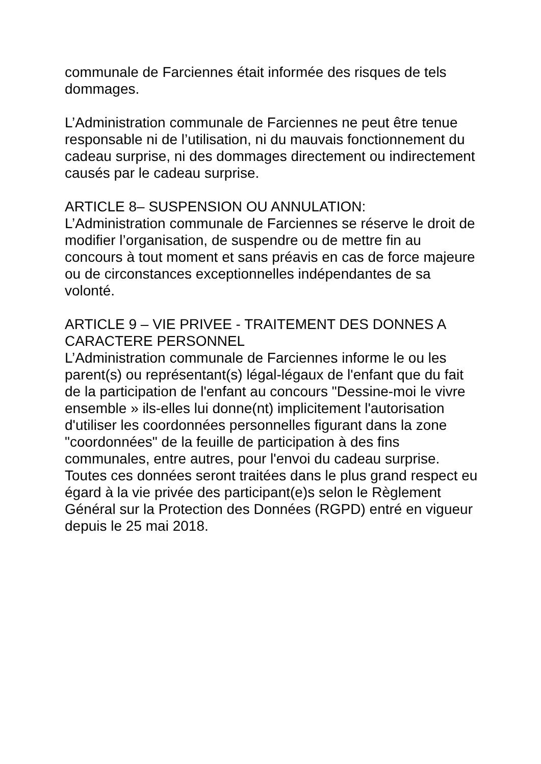communale de Farciennes était informée des risques de tels dommages.
L’Administration communale de Farciennes ne peut être tenue responsable ni de l’utilisation, ni du mauvais fonctionnement du cadeau surprise, ni des dommages directement ou indirectement causés par le cadeau surprise.
ARTICLE 8– SUSPENSION OU ANNULATION:
L’Administration communale de Farciennes se réserve le droit de modifier l’organisation, de suspendre ou de mettre fin au concours à tout moment et sans préavis en cas de force majeure ou de circonstances exceptionnelles indépendantes de sa volonté.
ARTICLE 9 – VIE PRIVEE - TRAITEMENT DES DONNES A CARACTERE PERSONNEL
L’Administration communale de Farciennes informe le ou les parent(s) ou représentant(s) légal-légaux de l'enfant que du fait de la participation de l'enfant au concours "Dessine-moi le vivre ensemble » ils-elles lui donne(nt) implicitement l'autorisation d'utiliser les coordonnées personnelles figurant dans la zone "coordonnées" de la feuille de participation à des fins communales, entre autres, pour l'envoi du cadeau surprise. Toutes ces données seront traitées dans le plus grand respect eu égard à la vie privée des participant(e)s selon le Règlement Général sur la Protection des Données (RGPD) entré en vigueur depuis le 25 mai 2018.